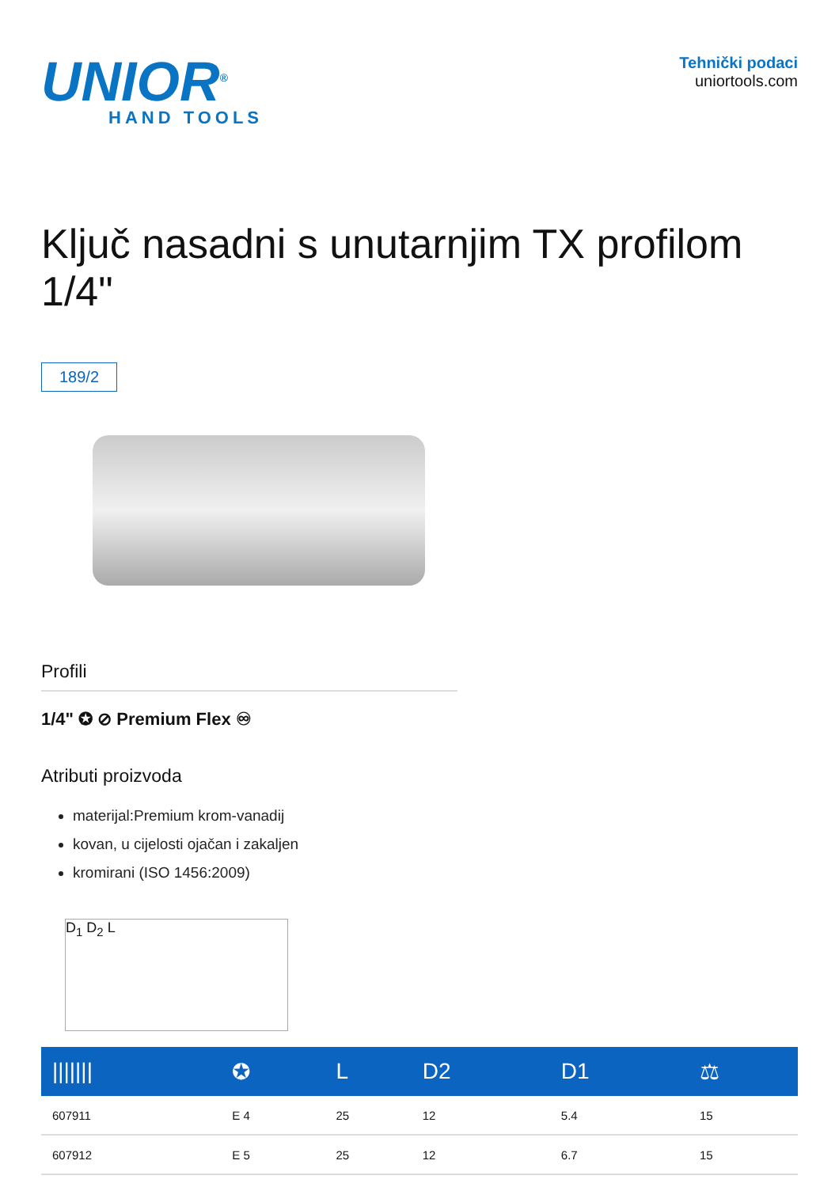UNIOR<sup>®</sup>
HAND TOOLS
Tehnički podaci
uniortools.com
Ključ nasadni s unutarnjim TX profilom 1/4"
189/2
Profili
1/4" ✪ ⊘ Premium Flex ♾
Atributi proizvoda
materijal:Premium krom-vanadij
kovan, u cijelosti ojačan i zakaljen
kromirani (ISO 1456:2009)
D<sub>1</sub> D<sub>2</sub> L
| /////// | ✪ | L | D2 | D1 | ⚖ |
| --- | --- | --- | --- | --- | --- |
| 607911 | E 4 | 25 | 12 | 5.4 | 15 |
| 607912 | E 5 | 25 | 12 | 6.7 | 15 |